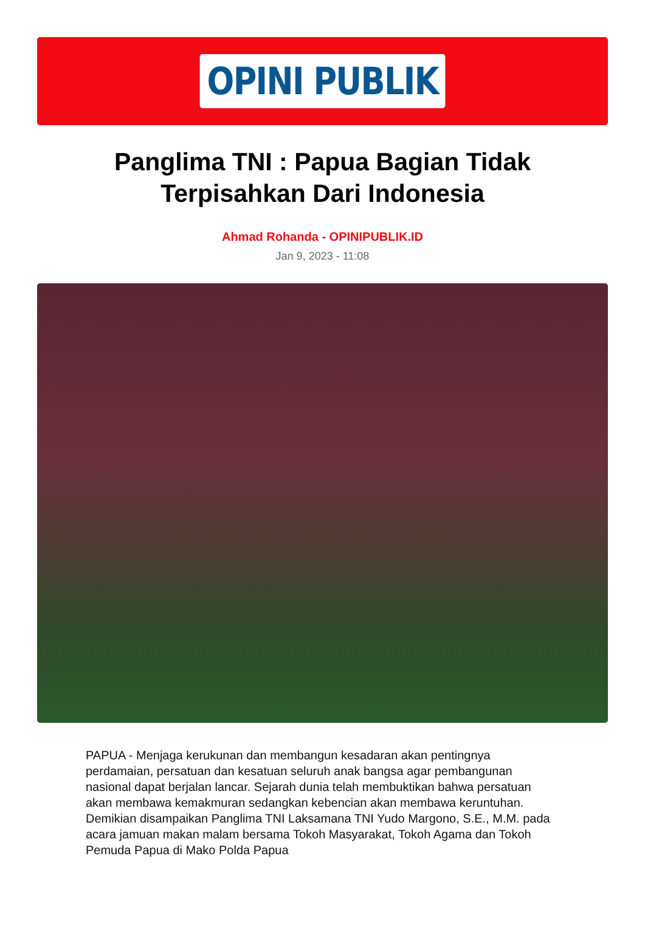OPINI PUBLIK
Panglima TNI : Papua Bagian Tidak Terpisahkan Dari Indonesia
Ahmad Rohanda - OPINIPUBLIK.ID
Jan 9, 2023 - 11:08
PAPUA - Menjaga kerukunan dan membangun kesadaran akan pentingnya perdamaian, persatuan dan kesatuan seluruh anak bangsa agar pembangunan nasional dapat berjalan lancar. Sejarah dunia telah membuktikan bahwa persatuan akan membawa kemakmuran sedangkan kebencian akan membawa keruntuhan. Demikian disampaikan Panglima TNI Laksamana TNI Yudo Margono, S.E., M.M. pada acara jamuan makan malam bersama Tokoh Masyarakat, Tokoh Agama dan Tokoh Pemuda Papua di Mako Polda Papua